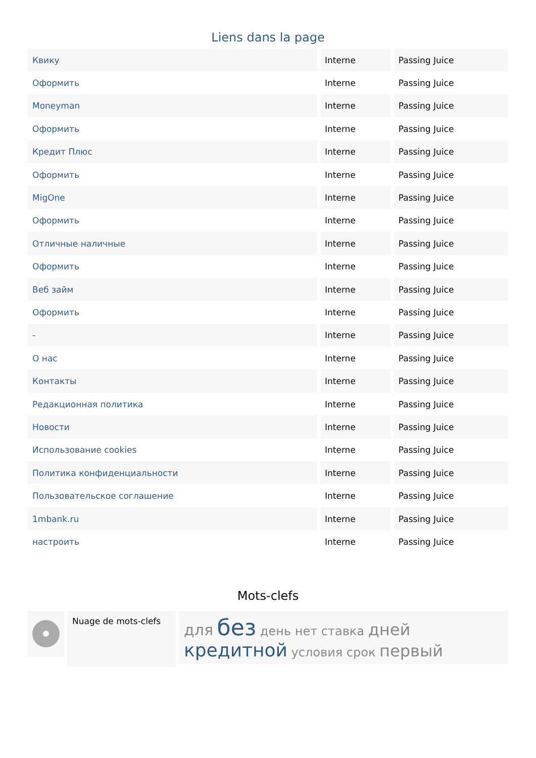Liens dans la page
| Квику | Interne | Passing Juice |
| Оформить | Interne | Passing Juice |
| Moneyman | Interne | Passing Juice |
| Оформить | Interne | Passing Juice |
| Кредит Плюс | Interne | Passing Juice |
| Оформить | Interne | Passing Juice |
| MigOne | Interne | Passing Juice |
| Оформить | Interne | Passing Juice |
| Отличные наличные | Interne | Passing Juice |
| Оформить | Interne | Passing Juice |
| Веб займ | Interne | Passing Juice |
| Оформить | Interne | Passing Juice |
| - | Interne | Passing Juice |
| О нас | Interne | Passing Juice |
| Контакты | Interne | Passing Juice |
| Редакционная политика | Interne | Passing Juice |
| Новости | Interne | Passing Juice |
| Использование cookies | Interne | Passing Juice |
| Политика конфиденциальности | Interne | Passing Juice |
| Пользовательское соглашение | Interne | Passing Juice |
| 1mbank.ru | Interne | Passing Juice |
| настроить | Interne | Passing Juice |
Mots-clefs
Nuage de mots-clefs
для без день нет ставка дней кредитной условия срок первый